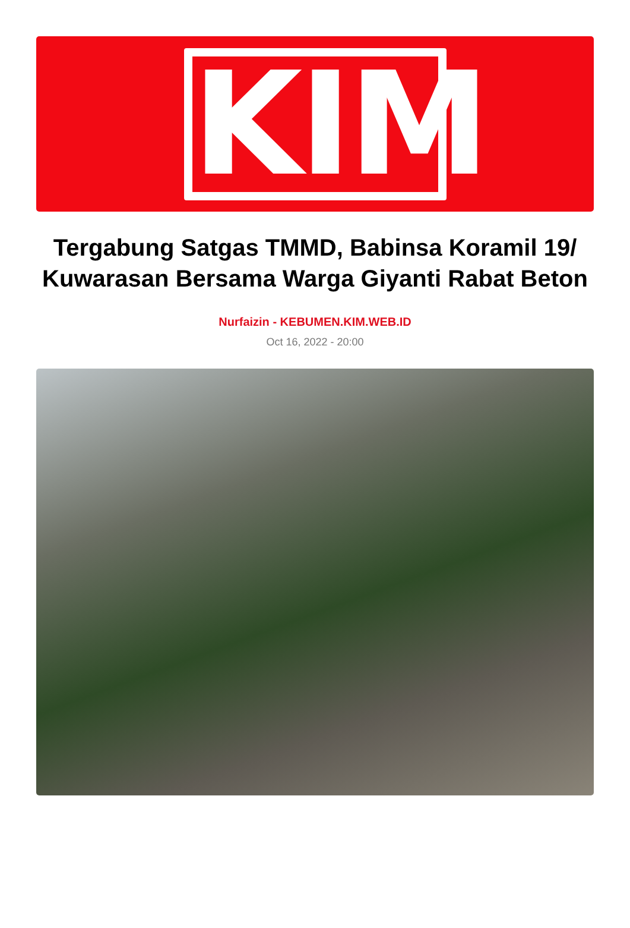KIM
Tergabung Satgas TMMD, Babinsa Koramil 19/ Kuwarasan Bersama Warga Giyanti Rabat Beton
Nurfaizin - KEBUMEN.KIM.WEB.ID
Oct 16, 2022 - 20:00